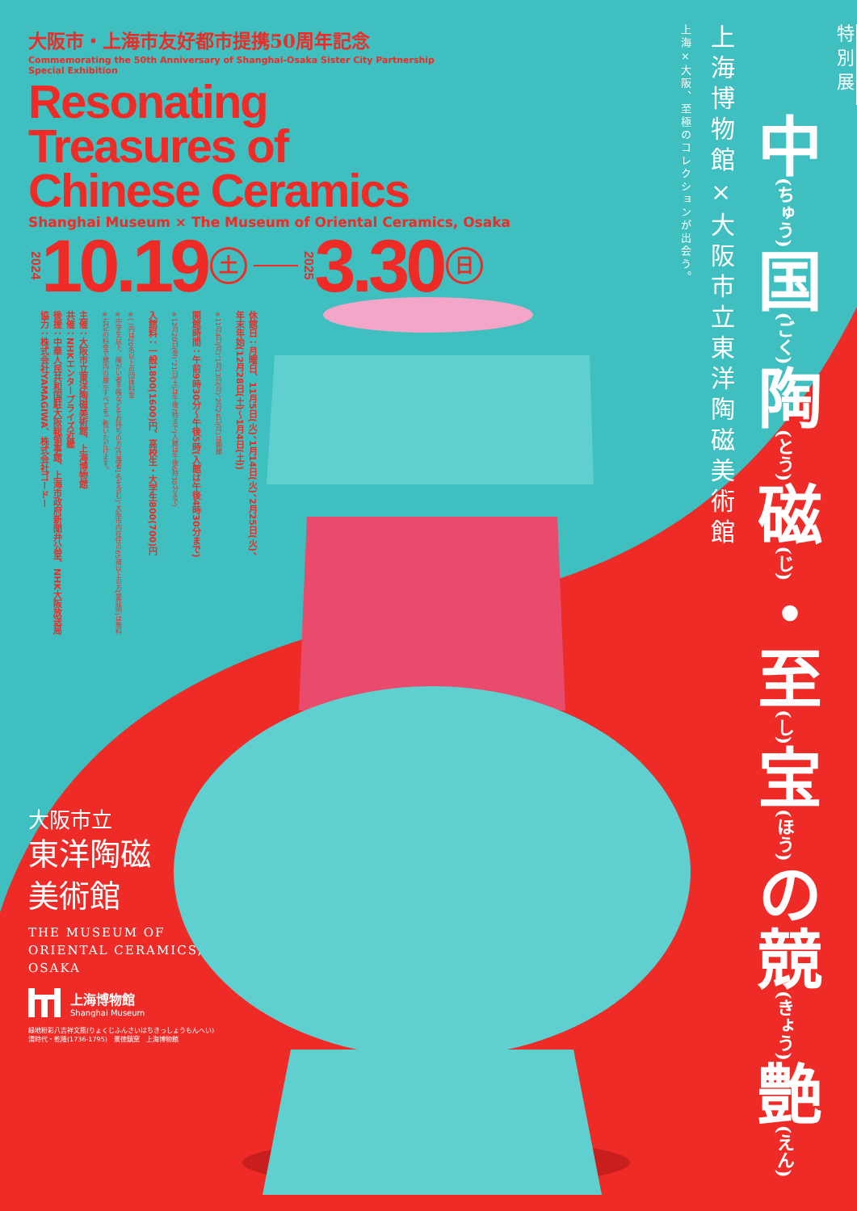大阪市・上海市友好都市提携50周年記念
Commemorating the 50th Anniversary of Shanghai-Osaka Sister City Partnership
Special Exhibition
Resonating
Treasures of
Chinese Ceramics
Shanghai Museum × The Museum of Oriental Ceramics, Osaka
2024 10.19 土 2025 3.30 日
休館日：月曜日、11月5日(火)、1月14日(火)、2月25日(火)、
年末年始(12月28日(土)～1月4日(土))
※11月4日(月)、1月13日(月)、2月24日(月)は開館
開館時間：午前9時30分～午後5時(入館は午後4時30分まで)
※12月20日(金)、21日(土)は午後7時まで(入館は午後6時30分まで)
入館料：一般1800(1600)円、高校生・大学生800(700)円
※( )内は20名以上の団体料金
※中学生以下、障がい者手帳などをお持ちの方(介護者1名を含む)、大阪市内在住の65歳以上の方(要証明)は無料
※右記の料金で館内の展示すべてをご覧いただけます。
主催：大阪市立東洋陶磁美術館、上海博物館
共催：NHKエンタープライズ近畿
後援：中華人民共和国駐大阪総領事館、上海市政府新聞弁公室、NHK大阪放送局
協力：株式会社YAMAGIWA、株式会社ゴードー
大阪市立
東洋陶磁
美術館
THE MUSEUM OF
ORIENTAL CERAMICS,
OSAKA
上海博物館
Shanghai Museum
緑地粉彩八吉祥文瓶(りょくじふんさいはちきっしょうもんへい)
清時代・乾隆(1736-1795)　景徳鎮窯　上海博物館
特別展
中(ちゅう) 国(ごく) 陶(とう) 磁(じ)・至(し) 宝(ほう) の競(きょう) 艶(えん)
上海博物館×大阪市立東洋陶磁美術館
上海×大阪、至極のコレクションが出会う。